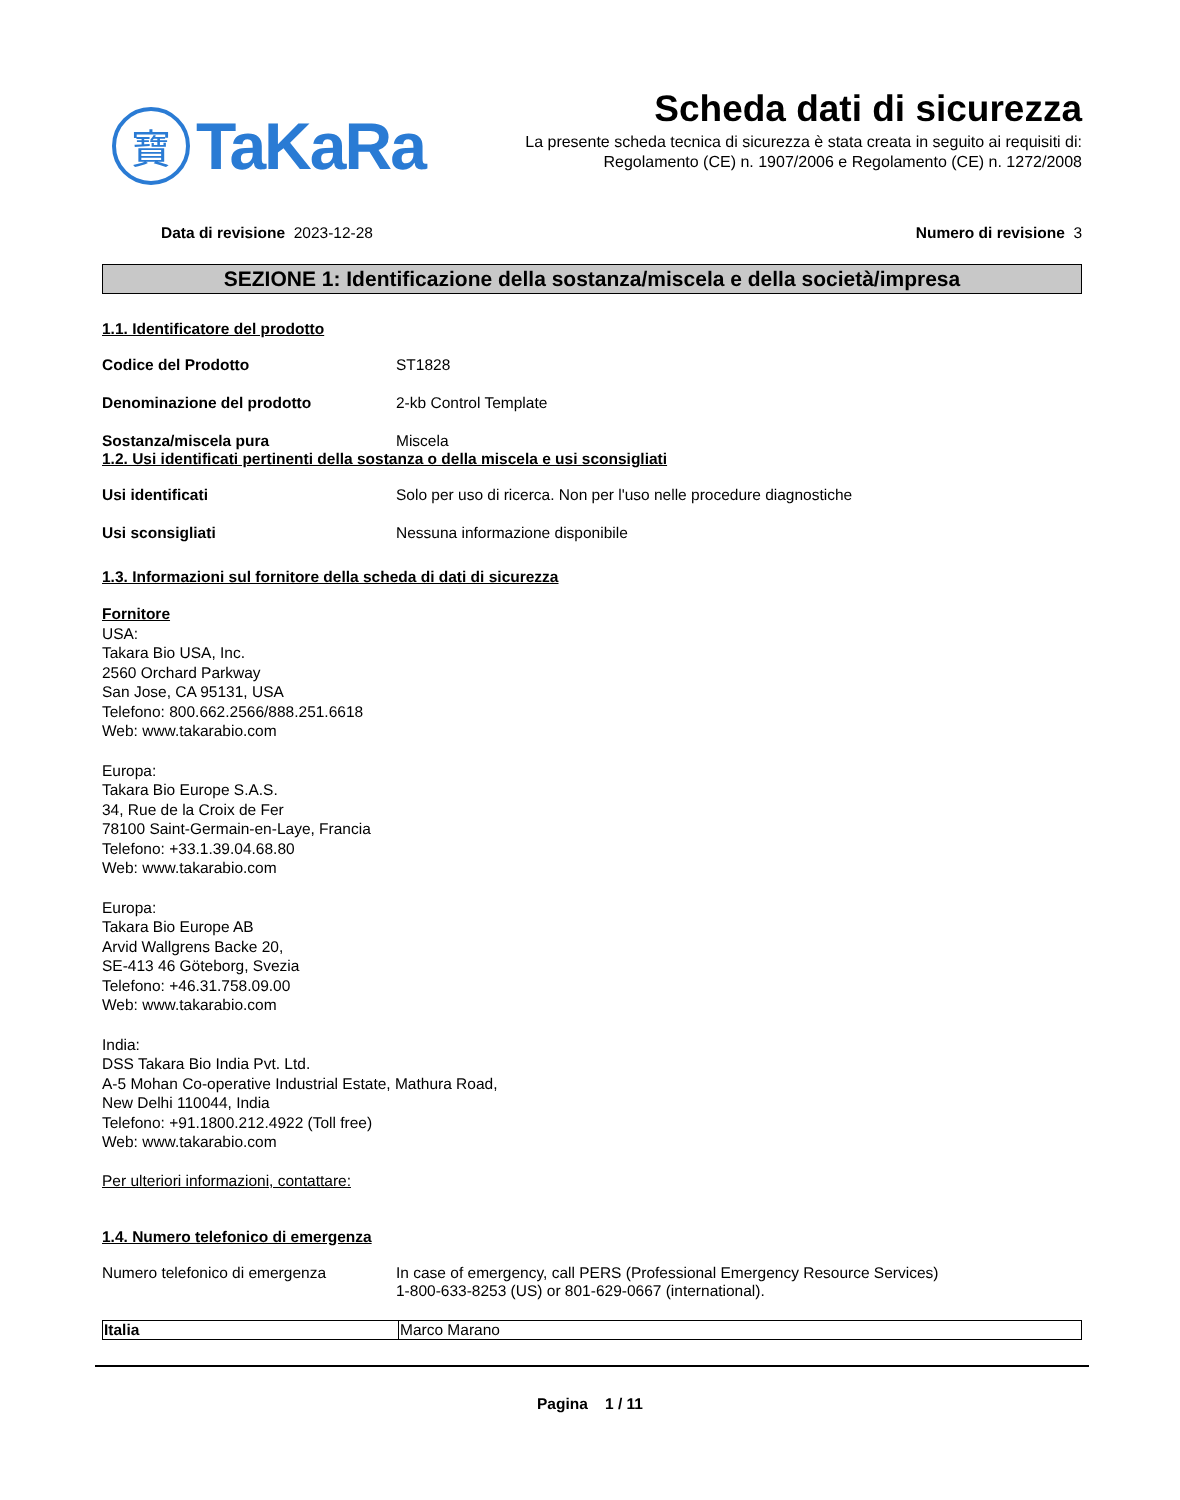寶
TaKaRa
Scheda dati di sicurezza
La presente scheda tecnica di sicurezza è stata creata in seguito ai requisiti di:
Regolamento (CE) n. 1907/2006 e Regolamento (CE) n. 1272/2008
Data di revisione 2023-12-28 Numero di revisione 3
SEZIONE 1: Identificazione della sostanza/miscela e della società/impresa
1.1. Identificatore del prodotto
Codice del Prodotto ST1828
Denominazione del prodotto 2-kb Control Template
Sostanza/miscela pura Miscela
1.2. Usi identificati pertinenti della sostanza o della miscela e usi sconsigliati
Usi identificati Solo per uso di ricerca. Non per l'uso nelle procedure diagnostiche
Usi sconsigliati Nessuna informazione disponibile
1.3. Informazioni sul fornitore della scheda di dati di sicurezza
Fornitore
USA:
Takara Bio USA, Inc.
2560 Orchard Parkway
San Jose, CA 95131, USA
Telefono: 800.662.2566/888.251.6618
Web: www.takarabio.com
Europa:
Takara Bio Europe S.A.S.
34, Rue de la Croix de Fer
78100 Saint-Germain-en-Laye, Francia
Telefono: +33.1.39.04.68.80
Web: www.takarabio.com
Europa:
Takara Bio Europe AB
Arvid Wallgrens Backe 20,
SE-413 46 Göteborg, Svezia
Telefono: +46.31.758.09.00
Web: www.takarabio.com
India:
DSS Takara Bio India Pvt. Ltd.
A-5 Mohan Co-operative Industrial Estate, Mathura Road,
New Delhi 110044, India
Telefono: +91.1800.212.4922 (Toll free)
Web: www.takarabio.com
Per ulteriori informazioni, contattare:
1.4. Numero telefonico di emergenza
Numero telefonico di emergenza In case of emergency, call PERS (Professional Emergency Resource Services)
1-800-633-8253 (US) or 801-629-0667 (international).
| Italia | Marco Marano |
Pagina 1 / 11